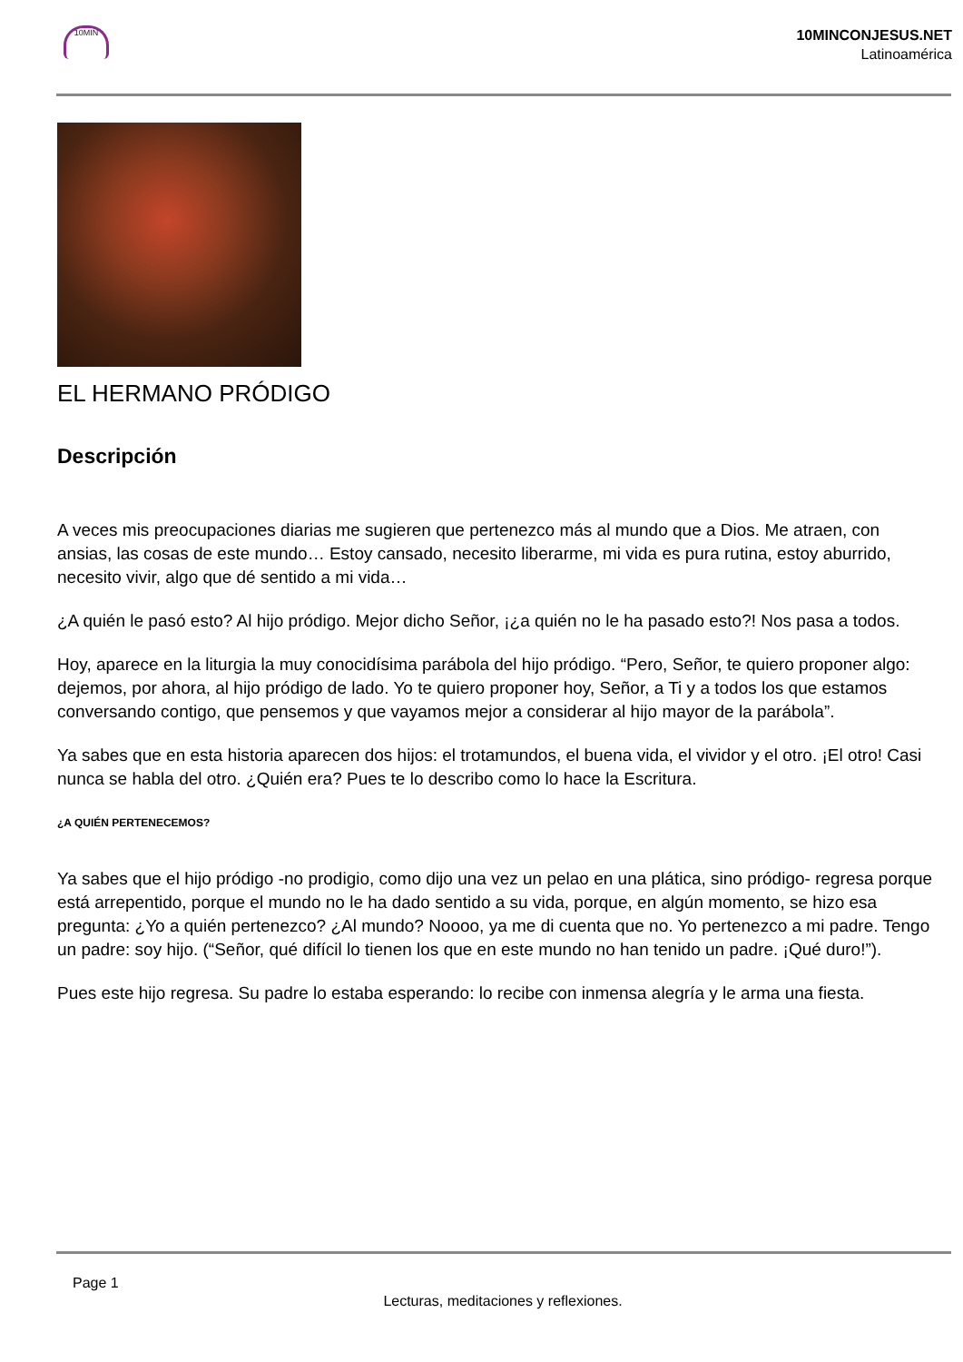10MIN
10MINCONJESUS.NET
Latinoamérica
EL HERMANO PRÓDIGO
Descripción
A veces mis preocupaciones diarias me sugieren que pertenezco más al mundo que a Dios. Me atraen, con ansias, las cosas de este mundo… Estoy cansado, necesito liberarme, mi vida es pura rutina, estoy aburrido, necesito vivir, algo que dé sentido a mi vida…
¿A quién le pasó esto? Al hijo pródigo. Mejor dicho Señor, ¡¿a quién no le ha pasado esto?! Nos pasa a todos.
Hoy, aparece en la liturgia la muy conocidísima parábola del hijo pródigo. “Pero, Señor, te quiero proponer algo: dejemos, por ahora, al hijo pródigo de lado. Yo te quiero proponer hoy, Señor, a Ti y a todos los que estamos conversando contigo, que pensemos y que vayamos mejor a considerar al hijo mayor de la parábola”.
Ya sabes que en esta historia aparecen dos hijos: el trotamundos, el buena vida, el vividor y el otro. ¡El otro! Casi nunca se habla del otro. ¿Quién era? Pues te lo describo como lo hace la Escritura.
¿A QUIÉN PERTENECEMOS?
Ya sabes que el hijo pródigo -no prodigio, como dijo una vez un pelao en una plática, sino pródigo- regresa porque está arrepentido, porque el mundo no le ha dado sentido a su vida, porque, en algún momento, se hizo esa pregunta: ¿Yo a quién pertenezco? ¿Al mundo? Noooo, ya me di cuenta que no. Yo pertenezco a mi padre. Tengo un padre: soy hijo. (“Señor, qué difícil lo tienen los que en este mundo no han tenido un padre. ¡Qué duro!”).
Pues este hijo regresa. Su padre lo estaba esperando: lo recibe con inmensa alegría y le arma una fiesta.
Page 1
Lecturas, meditaciones y reflexiones.